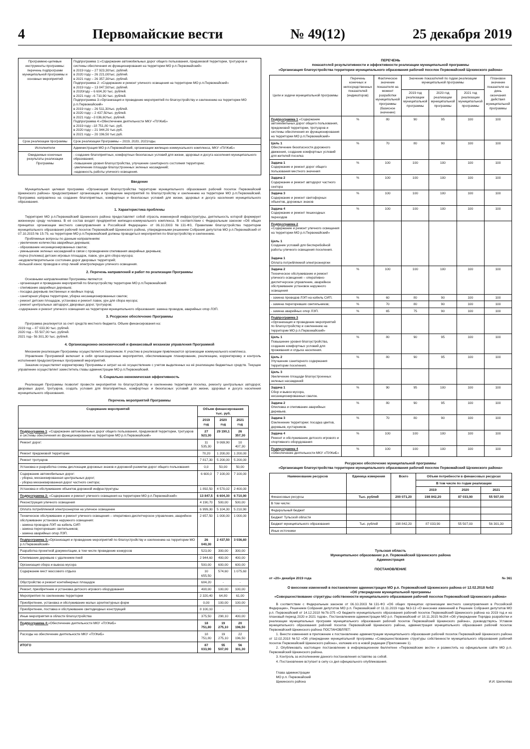4 Первомайские вести № 49(12) 25 декабря 2019
| Программно-целевые инструменты программы: перечень подпрограмм муниципальной программы и основных мероприятий | Подпрограмма 1:«Содержание автомобильных дорог общего пользования, придомовой территории, тротуаров и системы обеспечения их функционирования на территории МО р.п.Первомайский» в 2019 году – 27 923,30тыс. рублей. в 2020 году – 26 221,00тыс. рублей. в 2021 году – 26 357,30тыс. рублей. Подпрограмма 2: «Содержание и ремонт уличного освещения на территории МО р.п.Первомайский» в 2019 году – 13 847,50тыс. рублей. в 2020году – 6 604,30 тыс. рублей. в 2021 году –6 710,90 тыс. рублей. Подпрограмма 3:«Организация и проведение мероприятий по благоустройству и озеленению на территории МО р.п.Первомайский» в 2019 году – 26 511,30тыс. рублей. в 2020 году – 2 437,50тыс. рублей. в 2021 году –3 036,60тыс. рублей. Подпрограмма 4:«Обеспечение деятельности МКУ «ПУЖиБ» в 2019 году –18 751,80 тыс. руб. в 2020 году – 21 944,20 тыс.руб. в 2021 году – 20 196,50 тыс.руб. |
| Срок реализации программы | Срок реализации Программы – 2019, 2020, 2021годы. |
| Исполнители | Администрация МО р.п.Первомайский, организации жилищно-коммунального комплекса, МКУ «ПУЖиБ» |
| Ожидаемые конечные результаты реализации Программы | - создание благоприятных, комфортных безопасных условий для жизни, здоровья и досуга населения муниципального образования; -повышение уровня благоустройства, улучшение санитарного состояния территории; -увеличение площади благоустроенных зеленых насаждений; -надежность работы уличного освещения. |
Введение
Муниципальная целевая программа «Организация благоустройства территории муниципального образования рабочий поселок Первомайский Щекинского района» предусматривает организацию и проведение мероприятий по благоустройству и озеленению на территории МО р.п.Первомайский. Программа направлена на создание благоприятных, комфортных и безопасных условий для жизни, здоровья и досуга населения муниципального образования.
1. Характеристика проблемы
Территория МО р.п.Первомайский Щекинского района предоставляет собой отрасль инженерной инфраструктуры, деятельность которой формирует жизненную среду человека. В её состав входят предприятия жилищно-коммунального комплекса. В соответствии с Федеральным законом «Об общих принципах организации местного самоуправления в Российской Федерации» от 06.10.2003 №131-ФЗ, Правилами благоустройства территории муниципального образования рабочий поселок Первомайский Щекинского района, утвержденными решением Собрания депутатов МО р.п.Первомайский от 07.10.2015 № 15-79, на территории МО р.п.Первомайский должны проводиться мероприятия по благоустройству и озеленению.
Проблемные вопросы по данным направлениям:
- увеличение количества аварийных деревьев;
- образование несанкционированных свалок;
- уменьшение зеленых насаждений в связи с проведением спиливания аварийных деревьев;
-порча (поломка) детских игровых площадок, лавок, урн для сбора мусора;
-неудовлетворительное состояние дорог дворовых территорий;
-большой износ проводов и опор линий электропередач уличного освещения.
2. Перечень направлений и работ по реализации Программы
Основными направлениями Программы являются:
- организация и проведение мероприятий по благоустройству территории МО р.п.Первомайский:
- спиливание аварийных деревьев;
- посадка деревьев лиственных и хвойных пород;
- санитарная уборка территории, уборка несанкционированных свалок;
- ремонт детских площадок, установка и ремонт лавок, урн для сбора мусора;
- ремонт центральных автодорог, дворовых дорог, тротуаров;
-содержание и ремонт уличного освещения на территории муниципального образования: замена проводов, аварийных опор ЛЭП.
3. Ресурсное обеспечение Программы
Программа реализуется за счет средств местного бюджета. Объем финансирования на:
2019 год – 87 033,90 тыс. рублей.
2020 год – 55 507,00 тыс. рублей.
2021 год– 56 301,30 тыс. рублей.
4. Организационно-экономический и финансовый механизм управления Программой
Механизм реализации Программы осуществляется Заказчиком. К участию в реализации привлекаются организации коммунального комплекса.
Управление Программой включает в себя организационные мероприятия, обеспечивающие планирование, реализацию, корректировку и контроль исполнения предусмотренных программой мероприятий.
Заказчик осуществляет корректировку Программы и затрат на её осуществление с учетом выделенных на её реализацию бюджетных средств. Текущее управление осуществляет заместитель главы администрации МО р.п.Первомайский.
5. Социально-экономическая эффективность
Реализация Программы позволит провести мероприятия по благоустройству и озеленению территории поселка, ремонту центральных автодорог, дворовых дорог, тротуаров, создать условия для благоприятных, комфортных и безопасных условий для жизни, здоровья и досуга населения муниципального образования.
Перечень мероприятий Программы
| Содержание мероприятий | Объем финансирования тыс. руб. | | |
| --- | --- | --- | --- |
| | 2019 год | 2020 год | 2021 год |
| Подпрограмма 1 : «Содержание автомобильных дорог общего пользования, придомовой территории, тротуаров и системы обеспечения их функционирования на территории МО р.п.Первомайский» | 27 923,30 | 29 190,1 | 26 357,30 |
| Ремонт дорог: | 11 535,30 | 9 069,90 | 10 407,30 |
| Ремонт придомовой территории | 78,20 | 1 200,00 | 1 200,00 |
| Ремонт тротуаров | 7 817,30 | 5 200,00 | 5 200,00 |
| Установка и разработка схемы дислокации дорожных знаков и дорожной разметки дорог общего пользования | 0,0 | 50,00 | 50,00 |
| Содержание автомобильных дорог: - уборка, механизированная центральных дорог; - уборка механизированная дорог частного сектора; | 6 600,0 | 7 100,00 | 7 100,00 |
| Установка и обслуживание объектов дорожной инфраструктуры | 1 892,50 | 4 570,02 | 2 400,00 |
| Подпрограмма 2: «Содержание и ремонт уличного освещения на территории МО р.п.Первомайский» | 13 847,5 | 6 604,30 | 6 710,90 |
| Реконструкция уличного освещения | 4 190,70 | 500,00 | 500,00 |
| Оплата потребляемой электроэнергии на уличное освещение | 6 999,30 | 5 104,30 | 5 210,90 |
| Техническое обслуживание и ремонт уличного освещения – оперативно-диспетчерское управление, аварийное обслуживание установок наружного освещения: - замена проводов ЛЭП на кабель СИП - замена перегоревших светильников; - замена аварийных опор ЛЭП. | 2 657,50 | 1 000,00 | 1 000,00 |
| Подпрограмма 3: «Организация и проведение мероприятий по благоустройству и озеленению на территории МО р.п.Первомайский» | 26 040,30 | 2 437,50 | 3 036,60 |
| Разработка проектной документации, в том числе проведение конкурсов | 523,00 | 300,00 | 300,00 |
| Спиливание деревьев с удалением пней | 2 944,60 | 400,00 | 400,00 |
| Организация сбора и вывоза мусора | 500,00 | 600,00 | 600,00 |
| Содержание мест массового отдыха | 10 655,50 | 574,60 | 1 075,60 |
| Обустройство и ремонт контейнерных площадок | 684,20 | - | - |
| Ремонт, приобретение и установка детского игрового оборудования | 408,00 | 100,00 | 100,00 |
| Мероприятия по озеленению территории | 2 320,40 | 64,80 | 61,00 |
| Приобретение, установка и обслуживание малых архитектурных форм | 0,00 | 100,00 | 100,00 |
| Приобретение, поставка и обслуживание светодиодных конструкций | 8 100,10 | - | - |
| Иные мероприятия в области благоустройства | 375,50 | 298,10 | 400,00 |
| Подпрограмма 4: «Обеспечение деятельности МКУ «ПУЖиБ» | 18 751,80 | 19 275,10 | 20 196,50 |
| Расходы на обеспечение деятельности МКУ «ПУЖиБ» | 18 751,80 | 19 275,10 | 22 196,50 |
| ИТОГО | 87 033,90 | 55 507,00 | 56 301,30 |
ПЕРЕЧЕНЬ
показателей результативности и эффективности реализации муниципальной программы
«Организация благоустройства территории муниципального образования рабочий поселок Первомайский Щекинского района»
| Цели и задачи муниципальной программы | Перечень конечных и непосредственных показателей (индикаторов) | Фактическое значение показателя на момент разработки муниципальной программы (базисное значение) | Значение показателей по годам реализации муниципальной программы | | | Плановое значение показателя на день окончания действия муниципальной программы |
| | | | 2019 год реализации муниципальной программы | 2020 год реализации муниципальной программы | 2021 год реализации муниципальной программы | |
| Подпрограмма 1 «Содержание автомобильных дорог общего пользования, придомовой территории, тротуаров и системы обеспечения их функционирования на территории МО р.п.Первомайский» | % | 80 | 90 | 95 | 100 | 100 |
| Цель 1 Обеспечение безопасности дорожного движения, создание комфортных условий для жителей поселка | % | 70 | 80 | 90 | 100 | 100 |
| Задача 1 Содержание и ремонт дорог общего пользования местного значения | % | 100 | 100 | 100 | 100 | 100 |
| Задача 2 Содержание и ремонт автодорог частного сектора | % | 100 | 100 | 100 | 100 | 100 |
| Задача 3 Содержание и ремонт светофорных объектов, дорожных знаков | % | 100 | 100 | 100 | 100 | 100 |
| Задача 4 Содержание и ремонт пешеходных переходов | % | 100 | 100 | 100 | 100 | 100 |
| Подпрограмма 2 «Содержание и ремонт уличного освещения на территории МО р.п.Первомайский» Цель 1 Создание условий для бесперебойной работы уличного освещения поселения. Задача 1 Оплата потребляемой электроэнергии | | | | | | |
| Задача 2 Техническое обслуживание и ремонт уличного освещения – оперативно-диспетчерское управление, аварийное обслуживание установок наружного освещения | % | 100 | 100 | 100 | 100 | 100 |
| - замена проводов ЛЭП на кабель СИП; | % | 60 | 80 | 90 | 100 | 100 |
| - замена перегоревших светильников; | % | 70 | 80 | 90 | 100 | 100 |
| - замена аварийных опор ЛЭП. | % | 65 | 75 | 90 | 100 | 100 |
| Подпрограмма 3 «Организация и проведение мероприятий по благоустройству и озеленению на территории МО р.п.Первомайский» | | | | | | |
| Цель 1 Повышение уровня благоустройства, создание комфортных условий для проживания и отдыха населения. | % | 80 | 90 | 95 | 100 | 100 |
| Цель 2 Улучшение санитарного содержания территории поселения. | % | 80 | 90 | 95 | 100 | 100 |
| Цель 3 Увеличение площади благоустроенных зеленых насаждений | | | | | | |
| Задача 1 Сбор и вывоз мусора, несанкционированных свалок. | % | 90 | 95 | 100 | 100 | 100 |
| Задача 2 Опиловка и спиливание аварийных деревьев. | % | 80 | 90 | 95 | 100 | 100 |
| Задача 3 Озеленение территории: посадка цветов, деревьев, кустарников. | % | 70 | 80 | 90 | 100 | 100 |
| Задача 4 Ремонт и обслуживание детского игрового и спортивного оборудования | % | 100 | 100 | 100 | 100 | 100 |
| Подпрограмма 4 «Обеспечение деятельности МКУ «ПУЖиБ» | % | 100 | 100 | 100 | 100 | 100 |
Ресурсное обеспечение муниципальной программы
«Организация благоустройства территории муниципального образования рабочий поселок Первомайский Щекинского района»
| Наименование ресурсов | Единица измерения | Всего | Объем потребности в финансовых ресурсах | | |
| --- | --- | --- | --- | --- | --- |
| | | | В том числе по годам реализации | | |
| | | | 2019 | 2020 | 2021 |
| Финансовые ресурсы | Тыс. рублей | 200 071,20 | 198 842,20 | 87 033,90 | 55 507,00 |
| В том числе: | | | | | |
| Федеральный бюджет | | | | | |
| Бюджет Тульской области | | | | | |
| Бюджет муниципального образования | Тыс. рублей | 198 842,20 | 87 033,90 | 55 507,00 | 56 301,30 |
| Иные источники | | | | | |
Тульская область
Муниципальное образование р.п. Первомайский Щекинского района
Администрация
ПОСТАНОВЛЕНИЕ
от «20» декабря 2019 года № 361
О внесении изменений в постановление администрации МО р.п. Первомайский Щекинского района от 12.02.2018 №52
«Об утверждении муниципальной программы
«Совершенствование структуры собственности муниципального образования рабочий поселок Первомайский Щекинского района»
В соответствии с Федеральным законом от 06.10.2003 №131-ФЗ «Об общих принципах организации местного самоуправления в Российской Федерации», Решением Собрания депутатов МО р.п. Первомайский от 11.11.2019 года №3-13 «О внесении изменений в Решение Собрания депутатов МО р.п. Первомайский от 14.12.2018 №76-375 «О бюджете муниципального образования рабочий поселок Первомайский Щекинского района на 2019 год и на плановый период 2020 и 2021 годов», Постановлением администрации МО р.п. Первомайский от 18.11.2015 №284 «Об утверждении Порядка разработки и реализации муниципальных программ муниципального образования рабочий поселок Первомайский Щекинского района», руководствуясь Уставом муниципального образования рабочий поселок Первомайский Щекинского района, администрация муниципального образования рабочий поселок Первомайский Щекинского района ПОСТАНОВЛЯЕТ:
1. Внести изменения в приложение к постановлению администрации муниципального образования рабочий поселок Первомайский Щекинского района от 12.02.2018 №52 «Об утверждении муниципальной программы «Совершенствование структуры собственности муниципального образования рабочий поселок Первомайский Щекинского района», изложив его в новой редакции (Приложение 1).
2. Опубликовать настоящее постановление в информационном бюллетене «Первомайские вести» и разместить на официальном сайте МО р.п. Первомайский Щекинского района.
3. Контроль за исполнением данного постановления оставляю за собой.
4. Постановление вступает в силу со дня официального опубликования.
Глава администрации
МО р.п. Первомайский
Щекинского района И.И. Шепелёва